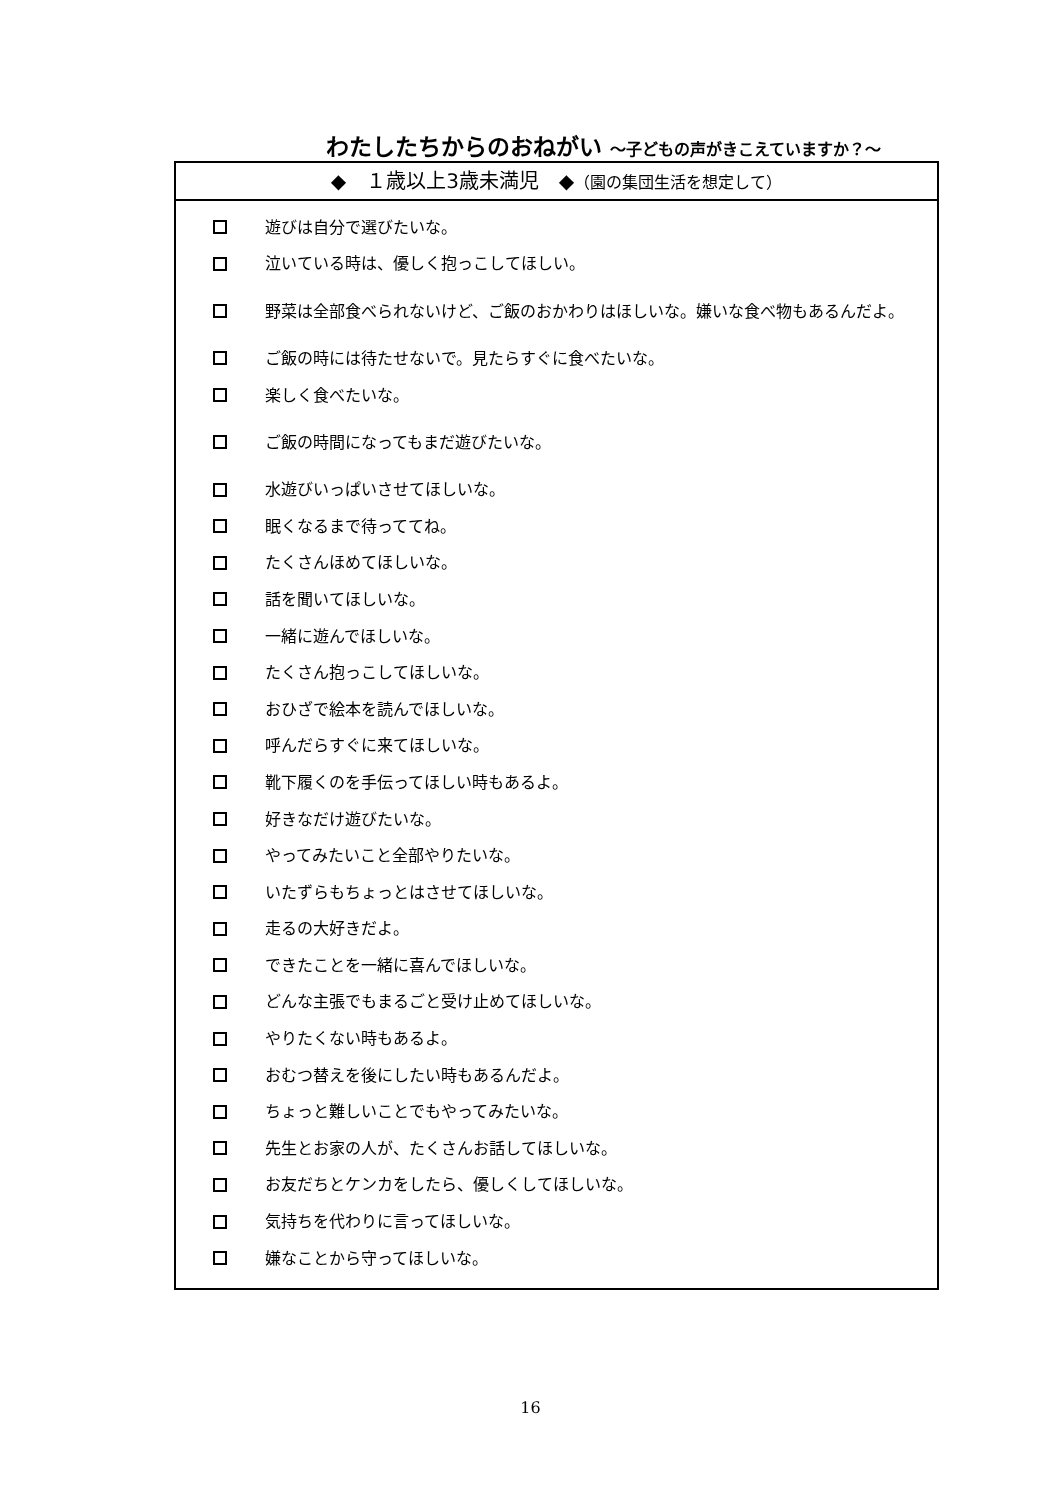わたしたちからのおねがい ～子どもの声がきこえていますか？～
◆　１歳以上3歳未満児　◆（園の集団生活を想定して）
遊びは自分で選びたいな。
泣いている時は、優しく抱っこしてほしい。
野菜は全部食べられないけど、ご飯のおかわりはほしいな。嫌いな食べ物もあるんだよ。
ご飯の時には待たせないで。見たらすぐに食べたいな。
楽しく食べたいな。
ご飯の時間になってもまだ遊びたいな。
水遊びいっぱいさせてほしいな。
眠くなるまで待っててね。
たくさんほめてほしいな。
話を聞いてほしいな。
一緒に遊んでほしいな。
たくさん抱っこしてほしいな。
おひざで絵本を読んでほしいな。
呼んだらすぐに来てほしいな。
靴下履くのを手伝ってほしい時もあるよ。
好きなだけ遊びたいな。
やってみたいこと全部やりたいな。
いたずらもちょっとはさせてほしいな。
走るの大好きだよ。
できたことを一緒に喜んでほしいな。
どんな主張でもまるごと受け止めてほしいな。
やりたくない時もあるよ。
おむつ替えを後にしたい時もあるんだよ。
ちょっと難しいことでもやってみたいな。
先生とお家の人が、たくさんお話してほしいな。
お友だちとケンカをしたら、優しくしてほしいな。
気持ちを代わりに言ってほしいな。
嫌なことから守ってほしいな。
16